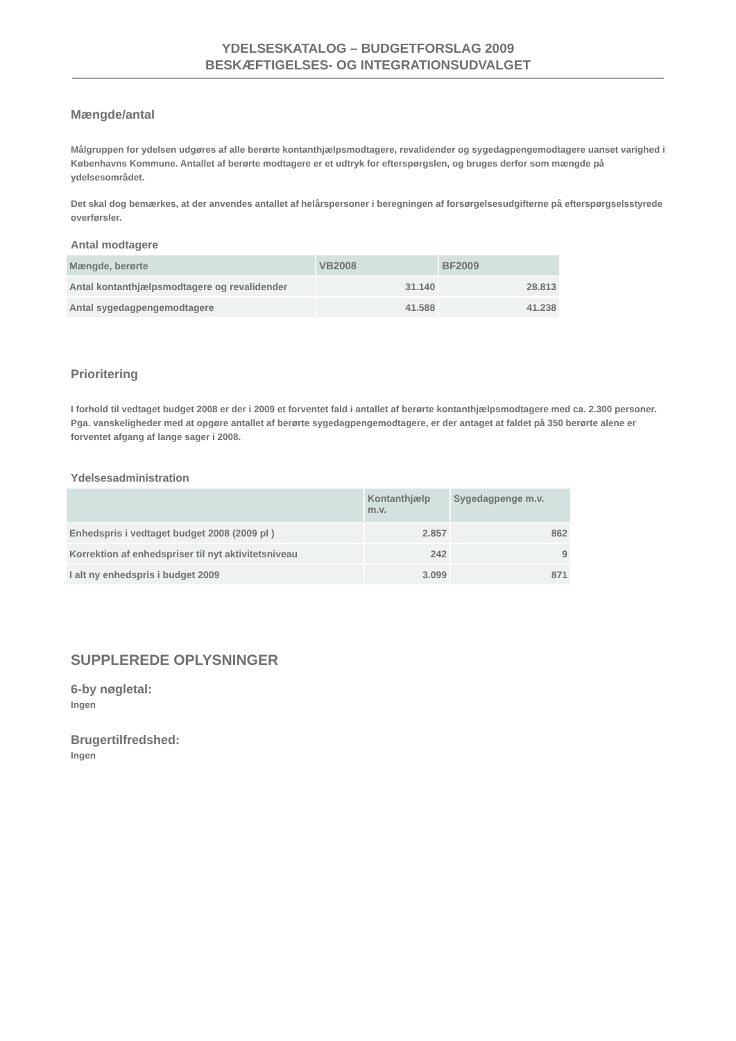YDELSESKATALOG – BUDGETFORSLAG 2009
BESKÆFTIGELSES- OG INTEGRATIONSUDVALGET
Mængde/antal
Målgruppen for ydelsen udgøres af alle berørte kontanthjælpsmodtagere, revalidender og sygedagpengemodtagere uanset varighed i Københavns Kommune. Antallet af berørte modtagere er et udtryk for efterspørgslen, og bruges derfor som mængde på ydelsesområdet.
Det skal dog bemærkes, at der anvendes antallet af helårspersoner i beregningen af forsørgelsesudgifterne på efterspørgselsstyrede overførsler.
Antal modtagere
| Mængde, berørte | VB2008 | BF2009 |
| --- | --- | --- |
| Antal kontanthjælpsmodtagere og revalidender | 31.140 | 28.813 |
| Antal sygedagpengemodtagere | 41.588 | 41.238 |
Prioritering
I forhold til vedtaget budget 2008 er der i 2009 et forventet fald i antallet af berørte kontanthjælpsmodtagere med ca. 2.300 personer.
Pga. vanskeligheder med at opgøre antallet af berørte sygedagpengemodtagere, er der antaget at faldet på 350 berørte alene er forventet afgang af lange sager i 2008.
Ydelsesadministration
| | Kontanthjælp m.v. | Sygedagpenge m.v. |
| --- | --- | --- |
| Enhedspris i vedtaget budget 2008 (2009 pl ) | 2.857 | 862 |
| Korrektion af enhedspriser til nyt aktivitetsniveau | 242 | 9 |
| I alt ny enhedspris i budget 2009 | 3.099 | 871 |
SUPPLEREDE OPLYSNINGER
6-by nøgletal:
Ingen
Brugertilfredshed:
Ingen